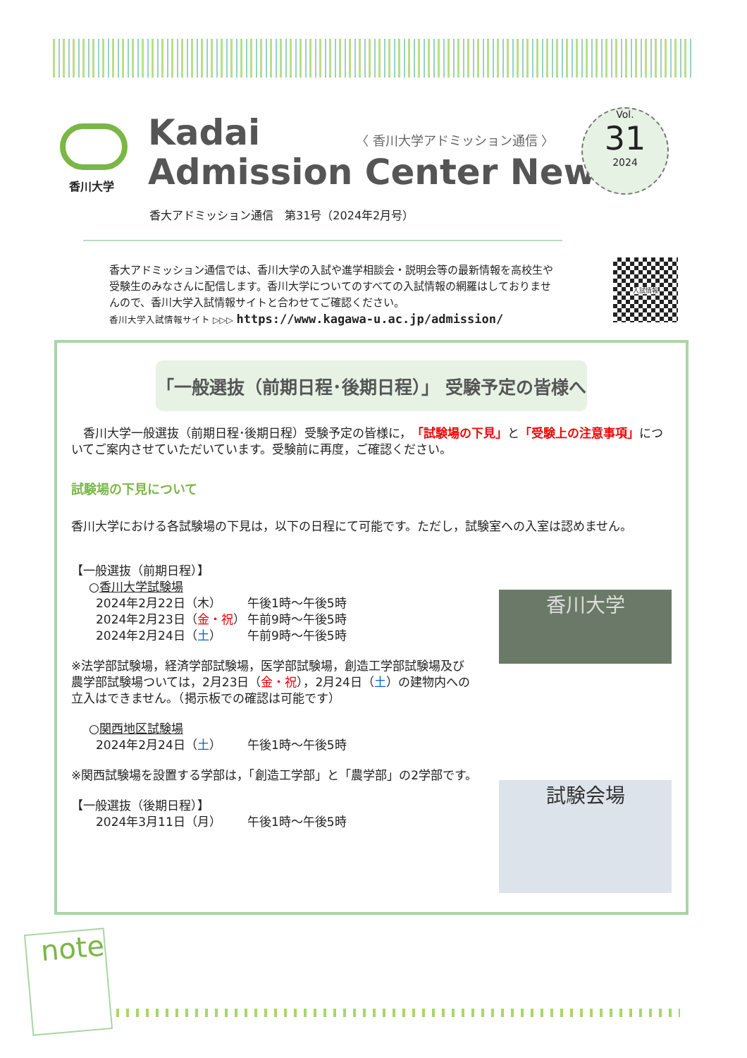香川大学
Kadai
Admission Center News
〈 香川大学アドミッション通信 〉
Vol.
31
2024
香大アドミッション通信　第31号（2024年2月号）
香大アドミッション通信では、香川大学の入試や進学相談会・説明会等の最新情報を高校生や受験生のみなさんに配信します。香川大学についてのすべての入試情報の網羅はしておりませんので、香川大学入試情報サイトと合わせてご確認ください。
香川大学入試情報サイト ▷▷▷ https://www.kagawa-u.ac.jp/admission/
入試情報
「一般選抜（前期日程･後期日程）」 受験予定の皆様へ
　香川大学一般選抜（前期日程･後期日程）受験予定の皆様に，「試験場の下見」と「受験上の注意事項」についてご案内させていただいています。受験前に再度，ご確認ください。
試験場の下見について
香川大学における各試験場の下見は，以下の日程にて可能です。ただし，試験室への入室は認めません。
香川大学
【一般選抜（前期日程）】
○香川大学試験場
2024年2月22日（木） 午後1時～午後5時
2024年2月23日（金・祝） 午前9時～午後5時
2024年2月24日（土） 午前9時～午後5時
※法学部試験場，経済学部試験場，医学部試験場，創造工学部試験場及び農学部試験場ついては，2月23日（金・祝），2月24日（土）の建物内への立入はできません。（掲示板での確認は可能です）
○関西地区試験場
2024年2月24日（土） 午後1時～午後5時
※関西試験場を設置する学部は，「創造工学部」と「農学部」の2学部です。
試験会場
【一般選抜（後期日程）】
2024年3月11日（月） 午後1時～午後5時
note